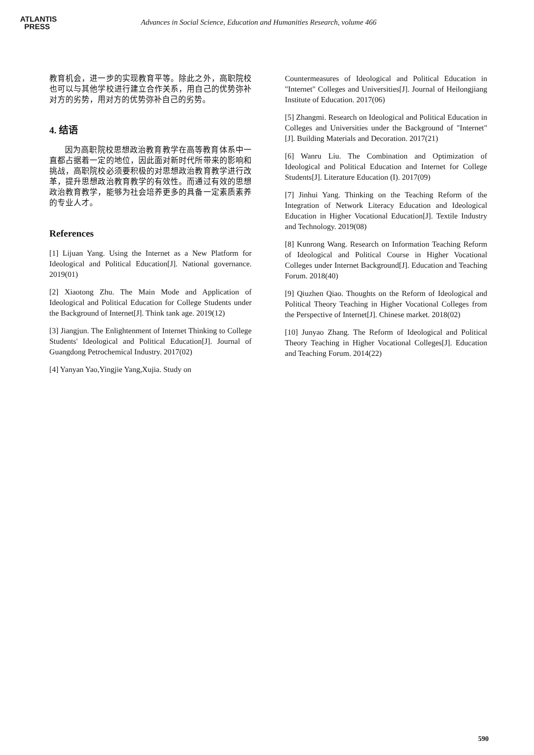ATLANTIS
PRESS
Advances in Social Science, Education and Humanities Research, volume 466
教育机会，进一步的实现教育平等。除此之外，高职院校也可以与其他学校进行建立合作关系，用自己的优势弥补对方的劣势，用对方的优势弥补自己的劣势。
4. 结语
因为高职院校思想政治教育教学在高等教育体系中一直都占据着一定的地位，因此面对新时代所带来的影响和挑战，高职院校必须要积极的对思想政治教育教学进行改革，提升思想政治教育教学的有效性。而通过有效的思想政治教育教学，能够为社会培养更多的具备一定素质素养的专业人才。
References
[1] Lijuan Yang. Using the Internet as a New Platform for Ideological and Political Education[J]. National governance. 2019(01)
[2] Xiaotong Zhu. The Main Mode and Application of Ideological and Political Education for College Students under the Background of Internet[J]. Think tank age. 2019(12)
[3] Jiangjun. The Enlightenment of Internet Thinking to College Students' Ideological and Political Education[J]. Journal of Guangdong Petrochemical Industry. 2017(02)
[4] Yanyan Yao,Yingjie Yang,Xujia. Study on
Countermeasures of Ideological and Political Education in "Internet" Colleges and Universities[J]. Journal of Heilongjiang Institute of Education. 2017(06)
[5] Zhangmi. Research on Ideological and Political Education in Colleges and Universities under the Background of "Internet"[J]. Building Materials and Decoration. 2017(21)
[6] Wanru Liu. The Combination and Optimization of Ideological and Political Education and Internet for College Students[J]. Literature Education (I). 2017(09)
[7] Jinhui Yang. Thinking on the Teaching Reform of the Integration of Network Literacy Education and Ideological Education in Higher Vocational Education[J]. Textile Industry and Technology. 2019(08)
[8] Kunrong Wang. Research on Information Teaching Reform of Ideological and Political Course in Higher Vocational Colleges under Internet Background[J]. Education and Teaching Forum. 2018(40)
[9] Qiuzhen Qiao. Thoughts on the Reform of Ideological and Political Theory Teaching in Higher Vocational Colleges from the Perspective of Internet[J]. Chinese market. 2018(02)
[10] Junyao Zhang. The Reform of Ideological and Political Theory Teaching in Higher Vocational Colleges[J]. Education and Teaching Forum. 2014(22)
590